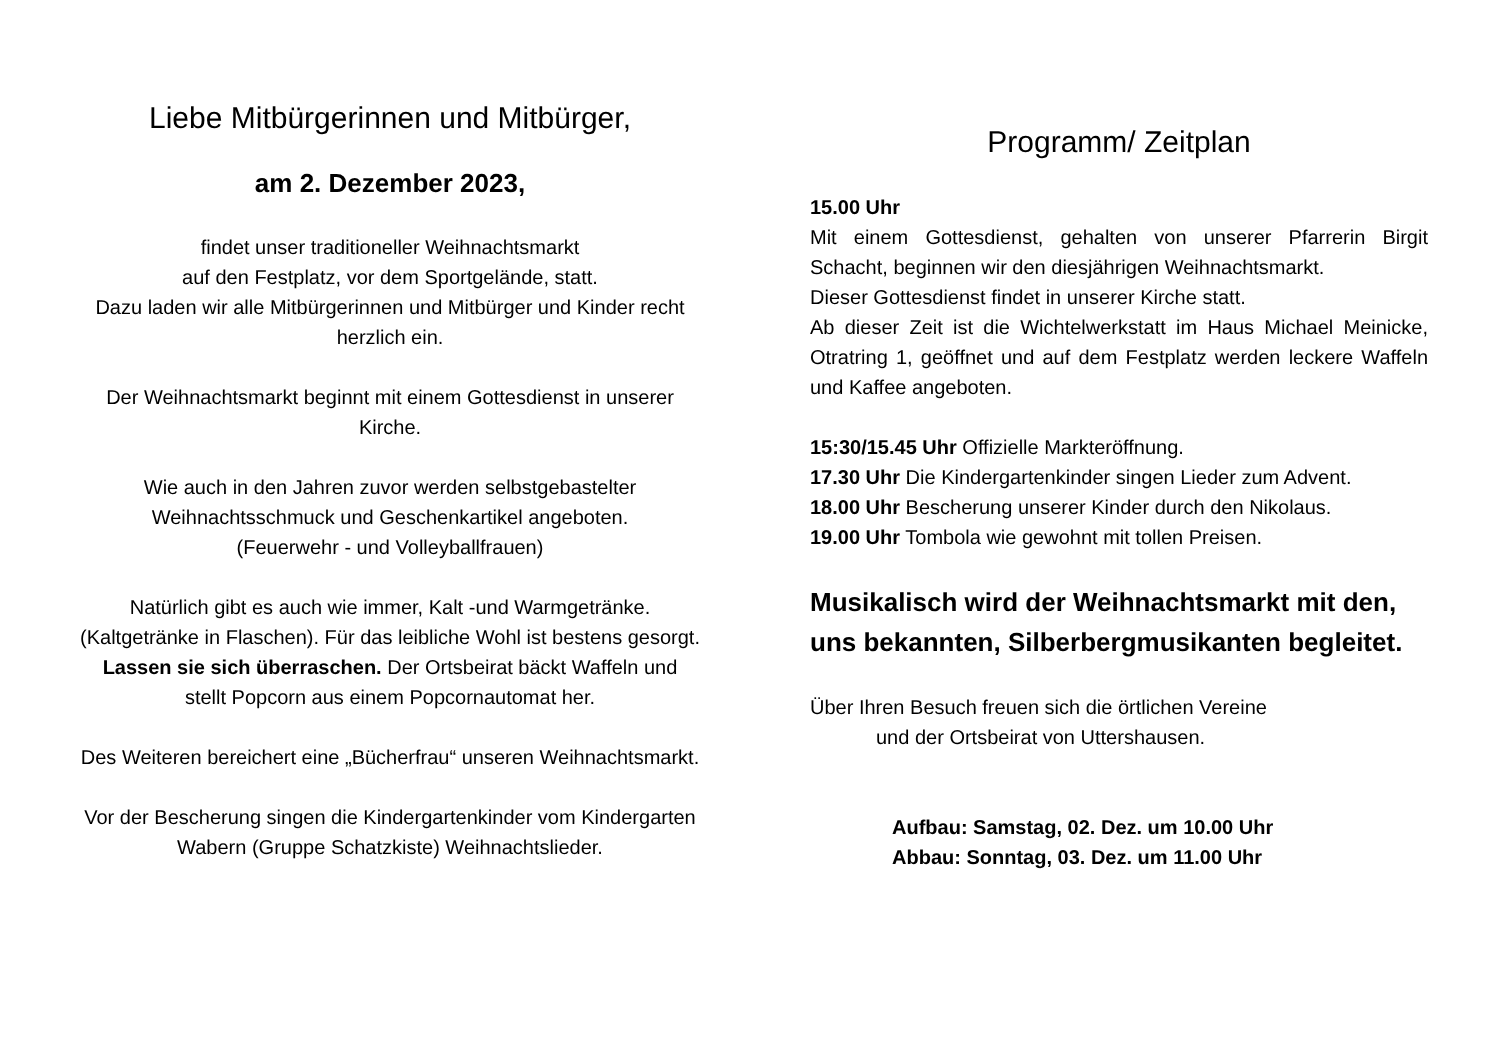Liebe Mitbürgerinnen und Mitbürger,
am 2. Dezember 2023,
findet unser traditioneller Weihnachtsmarkt
auf den Festplatz, vor dem Sportgelände, statt.
Dazu laden wir alle Mitbürgerinnen und Mitbürger und Kinder recht herzlich ein.
Der Weihnachtsmarkt beginnt mit einem Gottesdienst in unserer Kirche.
Wie auch in den Jahren zuvor werden selbstgebastelter Weihnachtsschmuck und Geschenkartikel angeboten.
(Feuerwehr - und Volleyballfrauen)
Natürlich gibt es auch wie immer, Kalt -und Warmgetränke. (Kaltgetränke in Flaschen). Für das leibliche Wohl ist bestens gesorgt. Lassen sie sich überraschen. Der Ortsbeirat bäckt Waffeln und stellt Popcorn aus einem Popcornautomat her.
Des Weiteren bereichert eine „Bücherfrau“ unseren Weihnachtsmarkt.
Vor der Bescherung singen die Kindergartenkinder vom Kindergarten Wabern (Gruppe Schatzkiste) Weihnachtslieder.
Programm/ Zeitplan
15.00 Uhr
Mit einem Gottesdienst, gehalten von unserer Pfarrerin Birgit Schacht, beginnen wir den diesjährigen Weihnachtsmarkt.
Dieser Gottesdienst findet in unserer Kirche statt.
Ab dieser Zeit ist die Wichtelwerkstatt im Haus Michael Meinicke, Otratring 1, geöffnet und auf dem Festplatz werden leckere Waffeln und Kaffee angeboten.
15:30/15.45 Uhr Offizielle Markteröffnung.
17.30 Uhr Die Kindergartenkinder singen Lieder zum Advent.
18.00 Uhr Bescherung unserer Kinder durch den Nikolaus.
19.00 Uhr Tombola wie gewohnt mit tollen Preisen.
Musikalisch wird der Weihnachtsmarkt mit den, uns bekannten, Silberbergmusikanten begleitet.
Über Ihren Besuch freuen sich die örtlichen Vereine
und der Ortsbeirat von Uttershausen.
Aufbau: Samstag, 02. Dez. um 10.00 Uhr
Abbau: Sonntag, 03. Dez. um 11.00 Uhr